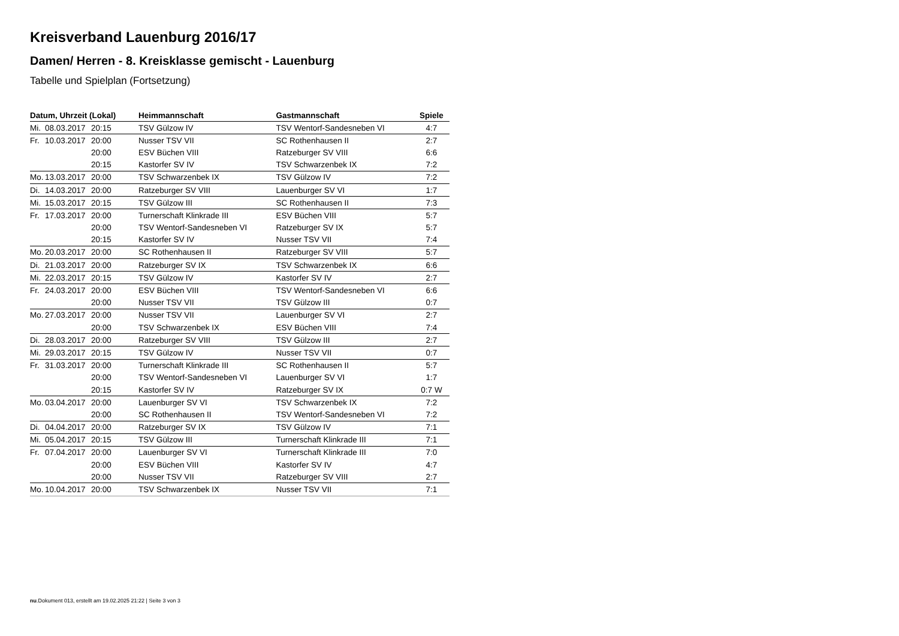Kreisverband Lauenburg 2016/17
Damen/ Herren - 8. Kreisklasse gemischt - Lauenburg
Tabelle und Spielplan (Fortsetzung)
| Datum, Uhrzeit (Lokal) | | | Heimmannschaft | Gastmannschaft | Spiele |
| --- | --- | --- | --- | --- | --- |
| Mi. | 08.03.2017 | 20:15 | TSV Gülzow IV | TSV Wentorf-Sandesneben VI | 4:7 |
| Fr. | 10.03.2017 | 20:00 | Nusser TSV VII | SC Rothenhausen II | 2:7 |
| | | 20:00 | ESV Büchen VIII | Ratzeburger SV VIII | 6:6 |
| | | 20:15 | Kastorfer SV IV | TSV Schwarzenbek IX | 7:2 |
| Mo. | 13.03.2017 | 20:00 | TSV Schwarzenbek IX | TSV Gülzow IV | 7:2 |
| Di. | 14.03.2017 | 20:00 | Ratzeburger SV VIII | Lauenburger SV VI | 1:7 |
| Mi. | 15.03.2017 | 20:15 | TSV Gülzow III | SC Rothenhausen II | 7:3 |
| Fr. | 17.03.2017 | 20:00 | Turnerschaft Klinkrade III | ESV Büchen VIII | 5:7 |
| | | 20:00 | TSV Wentorf-Sandesneben VI | Ratzeburger SV IX | 5:7 |
| | | 20:15 | Kastorfer SV IV | Nusser TSV VII | 7:4 |
| Mo. | 20.03.2017 | 20:00 | SC Rothenhausen II | Ratzeburger SV VIII | 5:7 |
| Di. | 21.03.2017 | 20:00 | Ratzeburger SV IX | TSV Schwarzenbek IX | 6:6 |
| Mi. | 22.03.2017 | 20:15 | TSV Gülzow IV | Kastorfer SV IV | 2:7 |
| Fr. | 24.03.2017 | 20:00 | ESV Büchen VIII | TSV Wentorf-Sandesneben VI | 6:6 |
| | | 20:00 | Nusser TSV VII | TSV Gülzow III | 0:7 |
| Mo. | 27.03.2017 | 20:00 | Nusser TSV VII | Lauenburger SV VI | 2:7 |
| | | 20:00 | TSV Schwarzenbek IX | ESV Büchen VIII | 7:4 |
| Di. | 28.03.2017 | 20:00 | Ratzeburger SV VIII | TSV Gülzow III | 2:7 |
| Mi. | 29.03.2017 | 20:15 | TSV Gülzow IV | Nusser TSV VII | 0:7 |
| Fr. | 31.03.2017 | 20:00 | Turnerschaft Klinkrade III | SC Rothenhausen II | 5:7 |
| | | 20:00 | TSV Wentorf-Sandesneben VI | Lauenburger SV VI | 1:7 |
| | | 20:15 | Kastorfer SV IV | Ratzeburger SV IX | 0:7 W |
| Mo. | 03.04.2017 | 20:00 | Lauenburger SV VI | TSV Schwarzenbek IX | 7:2 |
| | | 20:00 | SC Rothenhausen II | TSV Wentorf-Sandesneben VI | 7:2 |
| Di. | 04.04.2017 | 20:00 | Ratzeburger SV IX | TSV Gülzow IV | 7:1 |
| Mi. | 05.04.2017 | 20:15 | TSV Gülzow III | Turnerschaft Klinkrade III | 7:1 |
| Fr. | 07.04.2017 | 20:00 | Lauenburger SV VI | Turnerschaft Klinkrade III | 7:0 |
| | | 20:00 | ESV Büchen VIII | Kastorfer SV IV | 4:7 |
| | | 20:00 | Nusser TSV VII | Ratzeburger SV VIII | 2:7 |
| Mo. | 10.04.2017 | 20:00 | TSV Schwarzenbek IX | Nusser TSV VII | 7:1 |
nu.Dokument 013, erstellt am 19.02.2025 21:22 | Seite 3 von 3